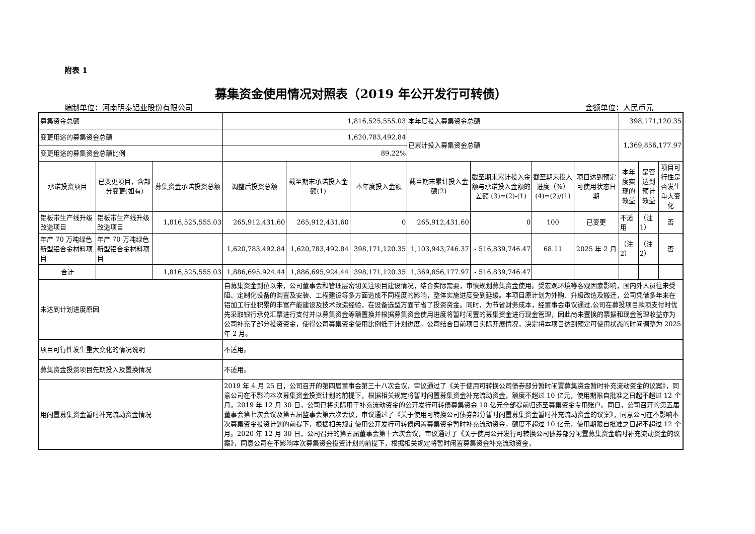附表 1
募集资金使用情况对照表（2019 年公开发行可转债）
编制单位：河南明泰铝业股份有限公司 金额单位：人民币元
| 募集资金总额 | | | 1,816,525,555.03 | | | 本年度投入募集资金总额 | | | | 398,171,120.35 | | |
| 变更用途的募集资金总额 | | | 1,620,783,492.84 | | | 已累计投入募集资金总额 | | | | 1,369,856,177.97 | | |
| 变更用途的募集资金总额比例 | | | 89.22% | | | | | | | | | |
| 承诺投资项目 | 已变更项目，含部分变更(如有) | 募集资金承诺投资总额 | 调整后投资总额 | 截至期末承诺投入金额(1) | 本年度投入金额 | 截至期末累计投入金额(2) | 截至期末累计投入金额与承诺投入金额的差额 (3)=(2)-(1) | 截至期末投入进度（%）(4)=(2)/(1) | 项目达到预定可使用状态日期 | 本年度实现的效益 | 是否达到预计效益 | 项目可行性是否发生重大变化 |
| 铝板带生产线升级改造项目 | 铝板带生产线升级改造项目 | 1,816,525,555.03 | 265,912,431.60 | 265,912,431.60 | 0 | 265,912,431.60 | 0 | 100 | 已变更 | 不适用 | （注1） | 否 |
| 年产 70 万吨绿色新型铝合金材料项目 | 年产 70 万吨绿色新型铝合金材料项目 | | 1,620,783,492.84 | 1,620,783,492.84 | 398,171,120.35 | 1,103,943,746.37 | - 516,839,746.47 | 68.11 | 2025 年 2 月 | （注2） | （注2） | 否 |
| 合计 | | 1,816,525,555.03 | 1,886,695,924.44 | 1,886,695,924.44 | 398,171,120.35 | 1,369,856,177.97 | - 516,839,746.47 | | | | | |
| 未达到计划进度原因 | | | 自募集资金到位以来，公司董事会和管理层密切关注项目建设情况，结合实际需要，审慎规划募集资金使用。受宏观环境等客观因素影响，国内外人员往来受阻、定制化设备的购置及安装、工程建设等多方面造成不同程度的影响，整体实施进度受到延缓。本项目原计划为外购、升级改造及搬迁，公司凭借多年来在铝加工行业积累的丰富产能建设及技术改造经验，在设备选型方面节省了投资资金。同时，为节省财务成本，经董事会审议通过,公司在募投项目款项支付时优先采取银行承兑汇票进行支付并以募集资金等额置换并根据募集资金使用进度将暂时闲置的募集资金进行现金管理，因此尚未置换的票据和现金管理收益亦为公司补充了部分投资资金，使得公司募集资金使用比例低于计划进度。公司结合目前项目实际开展情况，决定将本项目达到预定可使用状态的时间调整为 2025 年 2 月。 | | | | | | | | | |
| 项目可行性发生重大变化的情况说明 | | | 不适用。 | | | | | | | | | |
| 募集资金投资项目先期投入及置换情况 | | | 不适用。 | | | | | | | | | |
| 用闲置募集资金暂时补充流动资金情况 | | | 2019 年 4 月 25 日，公司召开的第四届董事会第三十八次会议，审议通过了《关于使用可转换公司债券部分暂时闲置募集资金暂时补充流动资金的议案》，同意公司在不影响本次募集资金投资计划的前提下，根据相关规定将暂时闲置募集资金补充流动资金，额度不超过 10 亿元，使用期限自批准之日起不超过 12 个月。2019 年 12 月 30 日，公司已将实际用于补充流动资金的公开发行可转债募集资金 10 亿元全部提前归还至募集资金专用账户。同日，公司召开的第五届董事会第七次会议及第五届监事会第六次会议，审议通过了《关于使用可转换公司债券部分暂时闲置募集资金暂时补充流动资金的议案》，同意公司在不影响本次募集资金投资计划的前提下，根据相关规定使用公开发行可转债闲置募集资金暂时补充流动资金，额度不超过 10 亿元，使用期限自批准之日起不超过 12 个月。2020 年 12 月 30 日，公司召开的第五届董事会第十六次会议，审议通过了《关于使用公开发行可转换公司债券部分闲置募集资金临时补充流动资金的议案》，同意公司在不影响本次募集资金投资计划的前提下，根据相关规定将暂时闲置募集资金补充流动资金， | | | | | | | | | |